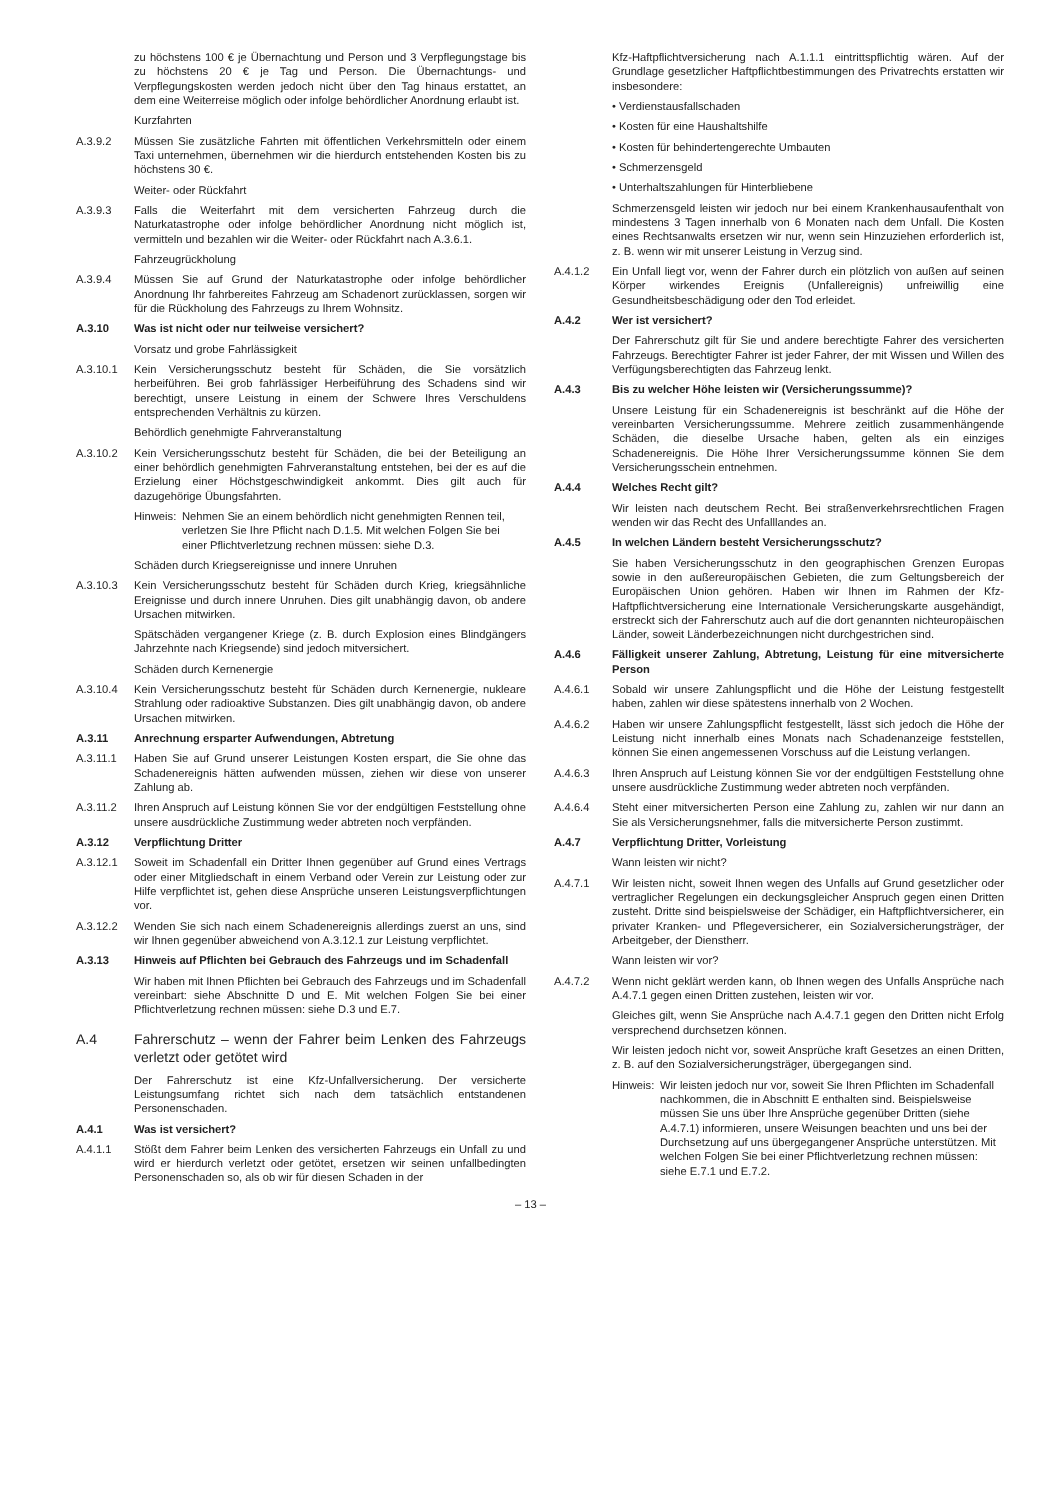zu höchstens 100 € je Übernachtung und Person und 3 Verpflegungstage bis zu höchstens 20 € je Tag und Person. Die Übernachtungs- und Verpflegungskosten werden jedoch nicht über den Tag hinaus erstattet, an dem eine Weiterreise möglich oder infolge behördlicher Anordnung erlaubt ist.
Kurzfahrten
A.3.9.2 Müssen Sie zusätzliche Fahrten mit öffentlichen Verkehrsmitteln oder einem Taxi unternehmen, übernehmen wir die hierdurch entstehenden Kosten bis zu höchstens 30 €.
Weiter- oder Rückfahrt
A.3.9.3 Falls die Weiterfahrt mit dem versicherten Fahrzeug durch die Naturkatastrophe oder infolge behördlicher Anordnung nicht möglich ist, vermitteln und bezahlen wir die Weiter- oder Rückfahrt nach A.3.6.1.
Fahrzeugrückholung
A.3.9.4 Müssen Sie auf Grund der Naturkatastrophe oder infolge behördlicher Anordnung Ihr fahrbereites Fahrzeug am Schadenort zurücklassen, sorgen wir für die Rückholung des Fahrzeugs zu Ihrem Wohnsitz.
A.3.10 Was ist nicht oder nur teilweise versichert?
Vorsatz und grobe Fahrlässigkeit
A.3.10.1 Kein Versicherungsschutz besteht für Schäden, die Sie vorsätzlich herbeiführen. Bei grob fahrlässiger Herbeiführung des Schadens sind wir berechtigt, unsere Leistung in einem der Schwere Ihres Verschuldens entsprechenden Verhältnis zu kürzen.
Behördlich genehmigte Fahrveranstaltung
A.3.10.2 Kein Versicherungsschutz besteht für Schäden, die bei der Beteiligung an einer behördlich genehmigten Fahrveranstaltung entstehen, bei der es auf die Erzielung einer Höchstgeschwindigkeit ankommt. Dies gilt auch für dazugehörige Übungsfahrten.
Hinweis:
Nehmen Sie an einem behördlich nicht genehmigten Rennen teil, verletzen Sie Ihre Pflicht nach D.1.5. Mit welchen Folgen Sie bei einer Pflichtverletzung rechnen müssen: siehe D.3.
Schäden durch Kriegsereignisse und innere Unruhen
A.3.10.3 Kein Versicherungsschutz besteht für Schäden durch Krieg, kriegsähnliche Ereignisse und durch innere Unruhen. Dies gilt unabhängig davon, ob andere Ursachen mitwirken.
Spätschäden vergangener Kriege (z. B. durch Explosion eines Blindgängers Jahrzehnte nach Kriegsende) sind jedoch mitversichert.
Schäden durch Kernenergie
A.3.10.4 Kein Versicherungsschutz besteht für Schäden durch Kernenergie, nukleare Strahlung oder radioaktive Substanzen. Dies gilt unabhängig davon, ob andere Ursachen mitwirken.
A.3.11 Anrechnung ersparter Aufwendungen, Abtretung
A.3.11.1 Haben Sie auf Grund unserer Leistungen Kosten erspart, die Sie ohne das Schadenereignis hätten aufwenden müssen, ziehen wir diese von unserer Zahlung ab.
A.3.11.2 Ihren Anspruch auf Leistung können Sie vor der endgültigen Feststellung ohne unsere ausdrückliche Zustimmung weder abtreten noch verpfänden.
A.3.12 Verpflichtung Dritter
A.3.12.1 Soweit im Schadenfall ein Dritter Ihnen gegenüber auf Grund eines Vertrags oder einer Mitgliedschaft in einem Verband oder Verein zur Leistung oder zur Hilfe verpflichtet ist, gehen diese Ansprüche unseren Leistungsverpflichtungen vor.
A.3.12.2 Wenden Sie sich nach einem Schadenereignis allerdings zuerst an uns, sind wir Ihnen gegenüber abweichend von A.3.12.1 zur Leistung verpflichtet.
A.3.13 Hinweis auf Pflichten bei Gebrauch des Fahrzeugs und im Schadenfall
Wir haben mit Ihnen Pflichten bei Gebrauch des Fahrzeugs und im Schadenfall vereinbart: siehe Abschnitte D und E. Mit welchen Folgen Sie bei einer Pflichtverletzung rechnen müssen: siehe D.3 und E.7.
A.4 Fahrerschutz – wenn der Fahrer beim Lenken des Fahrzeugs verletzt oder getötet wird
Der Fahrerschutz ist eine Kfz-Unfallversicherung. Der versicherte Leistungsumfang richtet sich nach dem tatsächlich entstandenen Personenschaden.
A.4.1 Was ist versichert?
A.4.1.1 Stößt dem Fahrer beim Lenken des versicherten Fahrzeugs ein Unfall zu und wird er hierdurch verletzt oder getötet, ersetzen wir seinen unfallbedingten Personenschaden so, als ob wir für diesen Schaden in der
Kfz-Haftpflichtversicherung nach A.1.1.1 eintrittspflichtig wären. Auf der Grundlage gesetzlicher Haftpflichtbestimmungen des Privatrechts erstatten wir insbesondere:
• Verdienstausfallschaden
• Kosten für eine Haushaltshilfe
• Kosten für behindertengerechte Umbauten
• Schmerzensgeld
• Unterhaltszahlungen für Hinterbliebene
Schmerzensgeld leisten wir jedoch nur bei einem Krankenhausaufenthalt von mindestens 3 Tagen innerhalb von 6 Monaten nach dem Unfall. Die Kosten eines Rechtsanwalts ersetzen wir nur, wenn sein Hinzuziehen erforderlich ist, z. B. wenn wir mit unserer Leistung in Verzug sind.
A.4.1.2 Ein Unfall liegt vor, wenn der Fahrer durch ein plötzlich von außen auf seinen Körper wirkendes Ereignis (Unfallereignis) unfreiwillig eine Gesundheitsbeschädigung oder den Tod erleidet.
A.4.2 Wer ist versichert?
Der Fahrerschutz gilt für Sie und andere berechtigte Fahrer des versicherten Fahrzeugs. Berechtigter Fahrer ist jeder Fahrer, der mit Wissen und Willen des Verfügungsberechtigten das Fahrzeug lenkt.
A.4.3 Bis zu welcher Höhe leisten wir (Versicherungssumme)?
Unsere Leistung für ein Schadenereignis ist beschränkt auf die Höhe der vereinbarten Versicherungssumme. Mehrere zeitlich zusammenhängende Schäden, die dieselbe Ursache haben, gelten als ein einziges Schadenereignis. Die Höhe Ihrer Versicherungssumme können Sie dem Versicherungsschein entnehmen.
A.4.4 Welches Recht gilt?
Wir leisten nach deutschem Recht. Bei straßenverkehrsrechtlichen Fragen wenden wir das Recht des Unfalllandes an.
A.4.5 In welchen Ländern besteht Versicherungsschutz?
Sie haben Versicherungsschutz in den geographischen Grenzen Europas sowie in den außereuropäischen Gebieten, die zum Geltungsbereich der Europäischen Union gehören. Haben wir Ihnen im Rahmen der Kfz-Haftpflichtversicherung eine Internationale Versicherungskarte ausgehändigt, erstreckt sich der Fahrerschutz auch auf die dort genannten nichteuropäischen Länder, soweit Länderbezeichnungen nicht durchgestrichen sind.
A.4.6 Fälligkeit unserer Zahlung, Abtretung, Leistung für eine mitversicherte Person
A.4.6.1 Sobald wir unsere Zahlungspflicht und die Höhe der Leistung festgestellt haben, zahlen wir diese spätestens innerhalb von 2 Wochen.
A.4.6.2 Haben wir unsere Zahlungspflicht festgestellt, lässt sich jedoch die Höhe der Leistung nicht innerhalb eines Monats nach Schadenanzeige feststellen, können Sie einen angemessenen Vorschuss auf die Leistung verlangen.
A.4.6.3 Ihren Anspruch auf Leistung können Sie vor der endgültigen Feststellung ohne unsere ausdrückliche Zustimmung weder abtreten noch verpfänden.
A.4.6.4 Steht einer mitversicherten Person eine Zahlung zu, zahlen wir nur dann an Sie als Versicherungsnehmer, falls die mitversicherte Person zustimmt.
A.4.7 Verpflichtung Dritter, Vorleistung
Wann leisten wir nicht?
A.4.7.1 Wir leisten nicht, soweit Ihnen wegen des Unfalls auf Grund gesetzlicher oder vertraglicher Regelungen ein deckungsgleicher Anspruch gegen einen Dritten zusteht. Dritte sind beispielsweise der Schädiger, ein Haftpflichtversicherer, ein privater Kranken- und Pflegeversicherer, ein Sozialversicherungsträger, der Arbeitgeber, der Dienstherr.
Wann leisten wir vor?
A.4.7.2 Wenn nicht geklärt werden kann, ob Ihnen wegen des Unfalls Ansprüche nach A.4.7.1 gegen einen Dritten zustehen, leisten wir vor.
Gleiches gilt, wenn Sie Ansprüche nach A.4.7.1 gegen den Dritten nicht Erfolg versprechend durchsetzen können.
Wir leisten jedoch nicht vor, soweit Ansprüche kraft Gesetzes an einen Dritten, z. B. auf den Sozialversicherungsträger, übergegangen sind.
Hinweis:
Wir leisten jedoch nur vor, soweit Sie Ihren Pflichten im Schadenfall nachkommen, die in Abschnitt E enthalten sind. Beispielsweise müssen Sie uns über Ihre Ansprüche gegenüber Dritten (siehe A.4.7.1) informieren, unsere Weisungen beachten und uns bei der Durchsetzung auf uns übergegangener Ansprüche unterstützen. Mit welchen Folgen Sie bei einer Pflichtverletzung rechnen müssen: siehe E.7.1 und E.7.2.
– 13 –